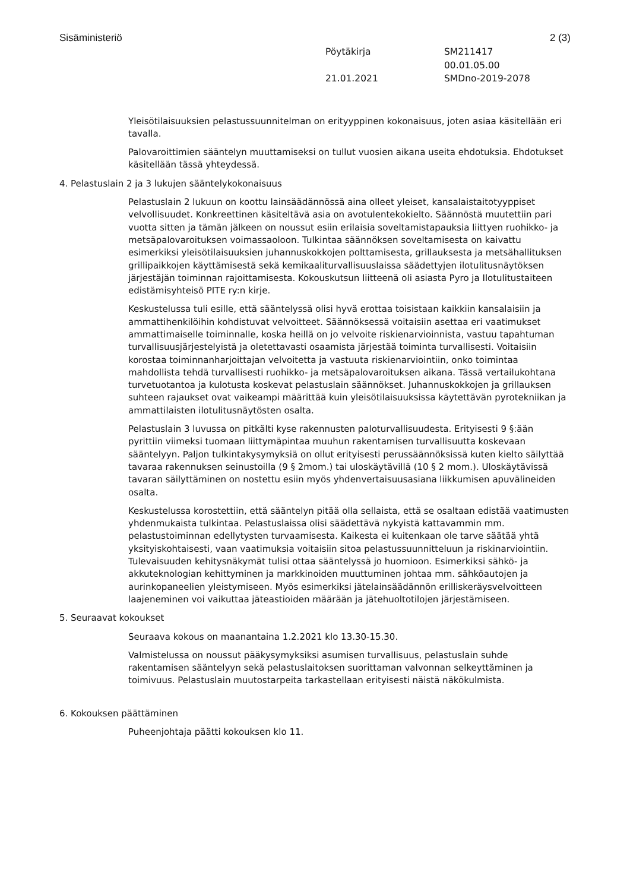Sisäministeriö 2 (3)
Pöytäkirja SM211417 00.01.05.00 21.01.2021 SMDno-2019-2078
Yleisötilaisuuksien pelastussuunnitelman on erityyppinen kokonaisuus, joten asiaa käsitellään eri tavalla.
Palovaroittimien sääntelyn muuttamiseksi on tullut vuosien aikana useita ehdotuksia. Ehdotukset käsitellään tässä yhteydessä.
4. Pelastuslain 2 ja 3 lukujen sääntelykokonaisuus
Pelastuslain 2 lukuun on koottu lainsäädännössä aina olleet yleiset, kansalaistaitotyyppiset velvollisuudet. Konkreettinen käsiteltävä asia on avotulentekokielto. Säännöstä muutettiin pari vuotta sitten ja tämän jälkeen on noussut esiin erilaisia soveltamistapauksia liittyen ruohikko- ja metsäpalovaroituksen voimassaoloon. Tulkintaa säännöksen soveltamisesta on kaivattu esimerkiksi yleisötilaisuuksien juhannuskokkojen polttamisesta, grillauksesta ja metsähallituksen grillipaikkojen käyttämisestä sekä kemikaaliturvallisuuslaissa säädettyjen ilotulitusnäytöksen järjestäjän toiminnan rajoittamisesta. Kokouskutsun liitteenä oli asiasta Pyro ja Ilotulitustaiteen edistämisyhteisö PITE ry:n kirje.
Keskustelussa tuli esille, että sääntelyssä olisi hyvä erottaa toisistaan kaikkiin kansalaisiin ja ammattihenkilöihin kohdistuvat velvoitteet. Säännöksessä voitaisiin asettaa eri vaatimukset ammattimaiselle toiminnalle, koska heillä on jo velvoite riskienarvioinnista, vastuu tapahtuman turvallisuusjärjestelyistä ja oletettavasti osaamista järjestää toiminta turvallisesti. Voitaisiin korostaa toiminnanharjoittajan velvoitetta ja vastuuta riskienarviointiin, onko toimintaa mahdollista tehdä turvallisesti ruohikko- ja metsäpalovaroituksen aikana. Tässä vertailukohtana turvetuotantoa ja kulotusta koskevat pelastuslain säännökset. Juhannuskokkojen ja grillauksen suhteen rajaukset ovat vaikeampi määrittää kuin yleisötilaisuuksissa käytettävän pyrotekniikan ja ammattilaisten ilotulitusnäytösten osalta.
Pelastuslain 3 luvussa on pitkälti kyse rakennusten paloturvallisuudesta. Erityisesti 9 §:ään pyrittiin viimeksi tuomaan liittymäpintaa muuhun rakentamisen turvallisuutta koskevaan sääntelyyn. Paljon tulkintakysymyksiä on ollut erityisesti perussäännöksissä kuten kielto säilyttää tavaraa rakennuksen seinustoilla (9 § 2mom.) tai uloskäytävillä (10 § 2 mom.). Uloskäytävissä tavaran säilyttäminen on nostettu esiin myös yhdenvertaisuusasiana liikkumisen apuvälineiden osalta.
Keskustelussa korostettiin, että sääntelyn pitää olla sellaista, että se osaltaan edistää vaatimusten yhdenmukaista tulkintaa. Pelastuslaissa olisi säädettävä nykyistä kattavammin mm. pelastustoiminnan edellytysten turvaamisesta. Kaikesta ei kuitenkaan ole tarve säätää yhtä yksityiskohtaisesti, vaan vaatimuksia voitaisiin sitoa pelastussuunnitteluun ja riskinarviointiin. Tulevaisuuden kehitysnäkymät tulisi ottaa sääntelyssä jo huomioon. Esimerkiksi sähkö- ja akkuteknologian kehittyminen ja markkinoiden muuttuminen johtaa mm. sähköautojen ja aurinkopaneelien yleistymiseen. Myös esimerkiksi jätelainsäädännön erilliskeräysvelvoitteen laajeneminen voi vaikuttaa jäteastioiden määrään ja jätehuoltotilojen järjestämiseen.
5. Seuraavat kokoukset
Seuraava kokous on maanantaina 1.2.2021 klo 13.30-15.30.
Valmistelussa on noussut pääkysymyksiksi asumisen turvallisuus, pelastuslain suhde rakentamisen sääntelyyn sekä pelastuslaitoksen suorittaman valvonnan selkeyttäminen ja toimivuus. Pelastuslain muutostarpeita tarkastellaan erityisesti näistä näkökulmista.
6. Kokouksen päättäminen
Puheenjohtaja päätti kokouksen klo 11.